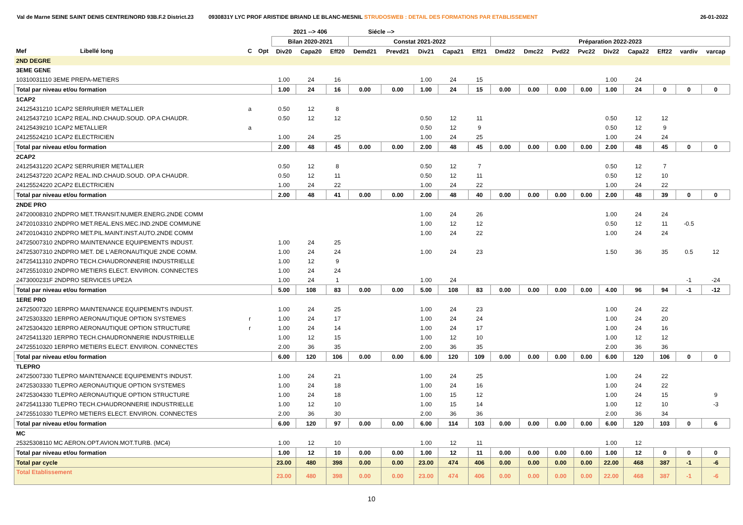Val de Marne SEINE SAINT DENIS CENTRE/NORD 93B.F.2 District.23 0930831Y LYC PROF ARISTIDE BRIAND LE BLANC-MESNIL STRUDOSWEB : DETAIL DES FORMATIONS PAR ETABLISSEMENT 26-01-2022
| | | | | 2021 --> 406 | | | Siécle --> | | | | | | | | | | | | | |
| --- | --- | --- | --- | --- | --- | --- | --- | --- | --- | --- | --- | --- | --- | --- | --- | --- | --- | --- | --- | --- |
| | | | | Bilan 2020-2021 | | | Constat 2021-2022 | | | | | Préparation 2022-2023 | | | | | | | | |
| Mef | Libellé long | C | Opt | Div20 | Capa20 | Eff20 | Demd21 | Prevd21 | Div21 | Capa21 | Eff21 | Dmd22 | Dmc22 | Pvd22 | Pvc22 | Div22 | Capa22 | Eff22 | vardiv | varcap |
| 2ND DEGRE | | | | | | | | | | | | | | | | | | | | |
| 3EME GENE | | | | | | | | | | | | | | | | | | | | |
| 10310031110 3EME PREPA-METIERS | | | | 1.00 | 24 | 16 | | | 1.00 | 24 | 15 | | | | | 1.00 | 24 | | | |
| Total par niveau et/ou formation | | | | 1.00 | 24 | 16 | 0.00 | 0.00 | 1.00 | 24 | 15 | 0.00 | 0.00 | 0.00 | 0.00 | 1.00 | 24 | 0 | 0 | 0 |
| 1CAP2 | | | | | | | | | | | | | | | | | | | | |
| 24125431210 1CAP2 SERRURIER METALLIER | | a | | 0.50 | 12 | 8 | | | | | | | | | | | | | | |
| 24125437210 1CAP2 REAL.IND.CHAUD.SOUD. OP.A CHAUDR. | | | | 0.50 | 12 | 12 | | | 0.50 | 12 | 11 | | | | | 0.50 | 12 | 12 | | |
| 24125439210 1CAP2 METALLIER | | a | | | | | | | 0.50 | 12 | 9 | | | | | 0.50 | 12 | 9 | | |
| 24125524210 1CAP2 ELECTRICIEN | | | | 1.00 | 24 | 25 | | | 1.00 | 24 | 25 | | | | | 1.00 | 24 | 24 | | |
| Total par niveau et/ou formation | | | | 2.00 | 48 | 45 | 0.00 | 0.00 | 2.00 | 48 | 45 | 0.00 | 0.00 | 0.00 | 0.00 | 2.00 | 48 | 45 | 0 | 0 |
| 2CAP2 | | | | | | | | | | | | | | | | | | | | |
| 24125431220 2CAP2 SERRURIER METALLIER | | | | 0.50 | 12 | 8 | | | 0.50 | 12 | 7 | | | | | 0.50 | 12 | 7 | | |
| 24125437220 2CAP2 REAL.IND.CHAUD.SOUD. OP.A CHAUDR. | | | | 0.50 | 12 | 11 | | | 0.50 | 12 | 11 | | | | | 0.50 | 12 | 10 | | |
| 24125524220 2CAP2 ELECTRICIEN | | | | 1.00 | 24 | 22 | | | 1.00 | 24 | 22 | | | | | 1.00 | 24 | 22 | | |
| Total par niveau et/ou formation | | | | 2.00 | 48 | 41 | 0.00 | 0.00 | 2.00 | 48 | 40 | 0.00 | 0.00 | 0.00 | 0.00 | 2.00 | 48 | 39 | 0 | 0 |
| 2NDE PRO | | | | | | | | | | | | | | | | | | | | |
| 24720008310 2NDPRO MET.TRANSIT.NUMER.ENERG.2NDE COMM | | | | | | | | | 1.00 | 24 | 26 | | | | | 1.00 | 24 | 24 | | |
| 24720103310 2NDPRO MET.REAL.ENS.MEC.IND.2NDE COMMUNE | | | | | | | | | 1.00 | 12 | 12 | | | | | 0.50 | 12 | 11 | -0.5 | |
| 24720104310 2NDPRO MET.PIL.MAINT.INST.AUTO.2NDE COMM | | | | | | | | | 1.00 | 24 | 22 | | | | | 1.00 | 24 | 24 | | |
| 24725007310 2NDPRO MAINTENANCE EQUIPEMENTS INDUST. | | | | 1.00 | 24 | 25 | | | | | | | | | | | | | | |
| 24725307310 2NDPRO MET. DE L'AERONAUTIQUE 2NDE COMM. | | | | 1.00 | 24 | 24 | | | 1.00 | 24 | 23 | | | | | 1.50 | 36 | 35 | 0.5 | 12 |
| 24725411310 2NDPRO TECH.CHAUDRONNERIE INDUSTRIELLE | | | | 1.00 | 12 | 9 | | | | | | | | | | | | | | |
| 24725510310 2NDPRO METIERS ELECT. ENVIRON. CONNECTES | | | | 1.00 | 24 | 24 | | | | | | | | | | | | | | |
| 2473000231F 2NDPRO SERVICES UPE2A | | | | 1.00 | 24 | 1 | | | 1.00 | 24 | | | | | | | | | -1 | -24 |
| Total par niveau et/ou formation | | | | 5.00 | 108 | 83 | 0.00 | 0.00 | 5.00 | 108 | 83 | 0.00 | 0.00 | 0.00 | 0.00 | 4.00 | 96 | 94 | -1 | -12 |
| 1ERE PRO | | | | | | | | | | | | | | | | | | | | |
| 24725007320 1ERPRO MAINTENANCE EQUIPEMENTS INDUST. | | | | 1.00 | 24 | 25 | | | 1.00 | 24 | 23 | | | | | 1.00 | 24 | 22 | | |
| 24725303320 1ERPRO AERONAUTIQUE OPTION SYSTEMES | | r | | 1.00 | 24 | 17 | | | 1.00 | 24 | 24 | | | | | 1.00 | 24 | 20 | | |
| 24725304320 1ERPRO AERONAUTIQUE OPTION STRUCTURE | | r | | 1.00 | 24 | 14 | | | 1.00 | 24 | 17 | | | | | 1.00 | 24 | 16 | | |
| 24725411320 1ERPRO TECH.CHAUDRONNERIE INDUSTRIELLE | | | | 1.00 | 12 | 15 | | | 1.00 | 12 | 10 | | | | | 1.00 | 12 | 12 | | |
| 24725510320 1ERPRO METIERS ELECT. ENVIRON. CONNECTES | | | | 2.00 | 36 | 35 | | | 2.00 | 36 | 35 | | | | | 2.00 | 36 | 36 | | |
| Total par niveau et/ou formation | | | | 6.00 | 120 | 106 | 0.00 | 0.00 | 6.00 | 120 | 109 | 0.00 | 0.00 | 0.00 | 0.00 | 6.00 | 120 | 106 | 0 | 0 |
| TLEPRO | | | | | | | | | | | | | | | | | | | | |
| 24725007330 TLEPRO MAINTENANCE EQUIPEMENTS INDUST. | | | | 1.00 | 24 | 21 | | | 1.00 | 24 | 25 | | | | | 1.00 | 24 | 22 | | |
| 24725303330 TLEPRO AERONAUTIQUE OPTION SYSTEMES | | | | 1.00 | 24 | 18 | | | 1.00 | 24 | 16 | | | | | 1.00 | 24 | 22 | | |
| 24725304330 TLEPRO AERONAUTIQUE OPTION STRUCTURE | | | | 1.00 | 24 | 18 | | | 1.00 | 15 | 12 | | | | | 1.00 | 24 | 15 | | 9 |
| 24725411330 TLEPRO TECH.CHAUDRONNERIE INDUSTRIELLE | | | | 1.00 | 12 | 10 | | | 1.00 | 15 | 14 | | | | | 1.00 | 12 | 10 | | -3 |
| 24725510330 TLEPRO METIERS ELECT. ENVIRON. CONNECTES | | | | 2.00 | 36 | 30 | | | 2.00 | 36 | 36 | | | | | 2.00 | 36 | 34 | | |
| Total par niveau et/ou formation | | | | 6.00 | 120 | 97 | 0.00 | 0.00 | 6.00 | 114 | 103 | 0.00 | 0.00 | 0.00 | 0.00 | 6.00 | 120 | 103 | 0 | 6 |
| MC | | | | | | | | | | | | | | | | | | | | |
| 25325308110 MC AERON.OPT.AVION.MOT.TURB. (MC4) | | | | 1.00 | 12 | 10 | | | 1.00 | 12 | 11 | | | | | 1.00 | 12 | | | |
| Total par niveau et/ou formation | | | | 1.00 | 12 | 10 | 0.00 | 0.00 | 1.00 | 12 | 11 | 0.00 | 0.00 | 0.00 | 0.00 | 1.00 | 12 | 0 | 0 | 0 |
| Total par cycle | | | | 23.00 | 480 | 398 | 0.00 | 0.00 | 23.00 | 474 | 406 | 0.00 | 0.00 | 0.00 | 0.00 | 22.00 | 468 | 387 | -1 | -6 |
| Total Etablissement | | | | 23.00 | 480 | 398 | 0.00 | 0.00 | 23.00 | 474 | 406 | 0.00 | 0.00 | 0.00 | 0.00 | 22.00 | 468 | 387 | -1 | -6 |
10